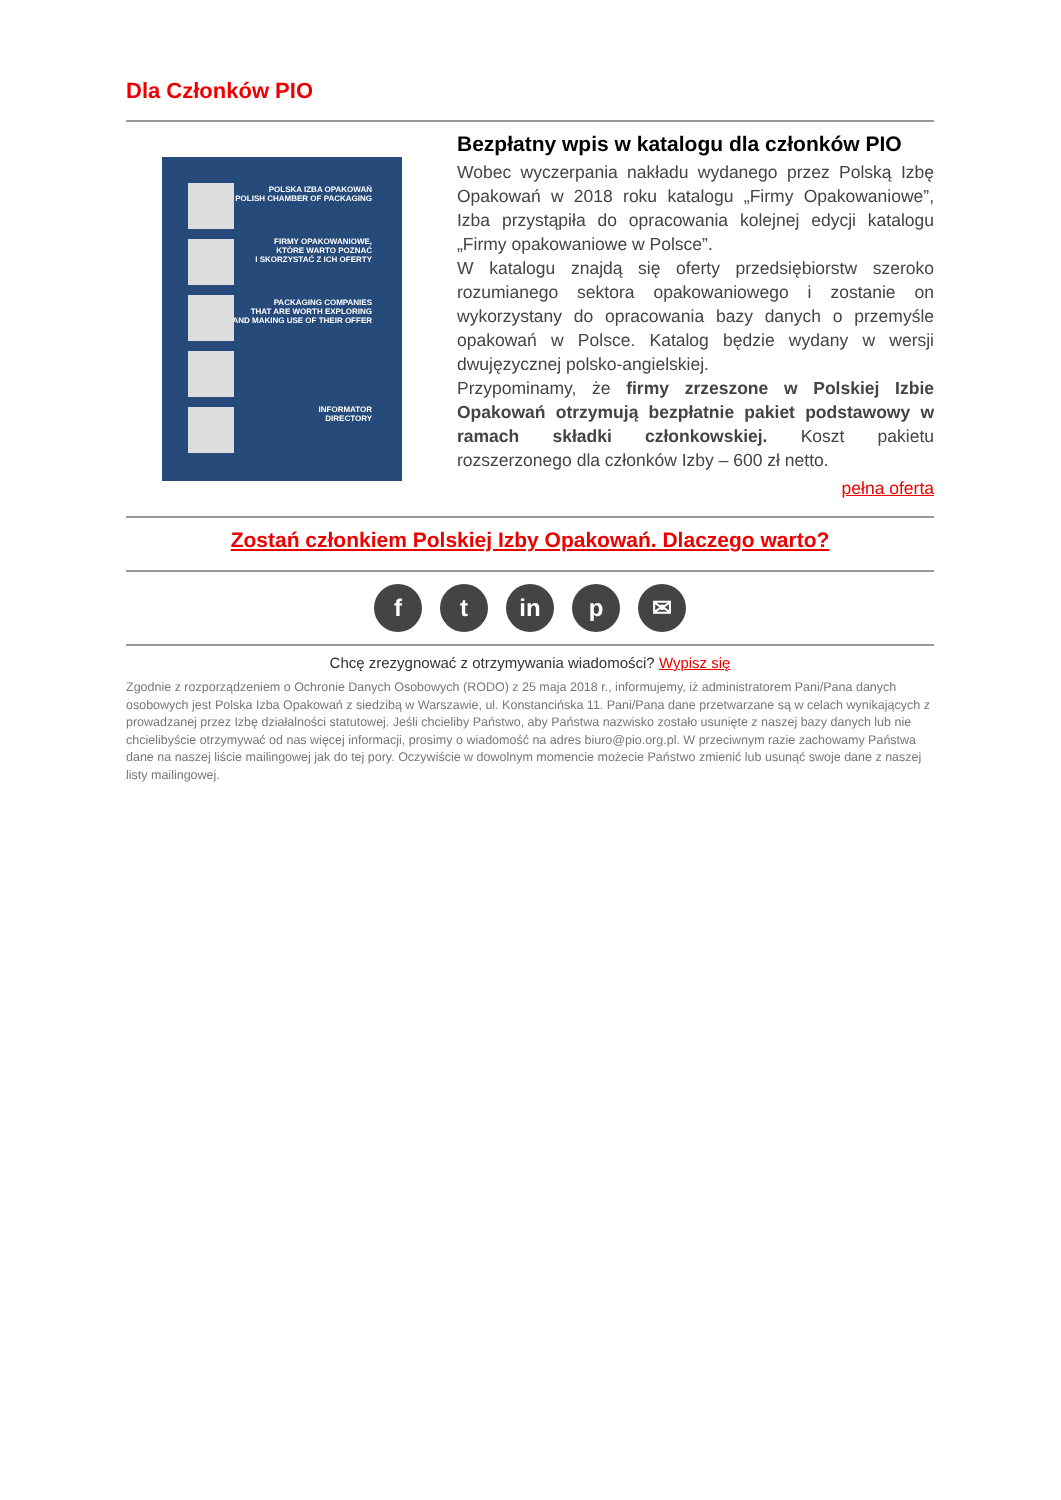Dla Członków PIO
POLSKA IZBA OPAKOWAŃ
POLISH CHAMBER OF PACKAGING
FIRMY OPAKOWANIOWE,
KTÓRE WARTO POZNAĆ
I SKORZYSTAĆ Z ICH OFERTY
PACKAGING COMPANIES
THAT ARE WORTH EXPLORING
AND MAKING USE OF THEIR OFFER
INFORMATOR
DIRECTORY
Bezpłatny wpis w katalogu dla członków PIO
Wobec wyczerpania nakładu wydanego przez Polską Izbę Opakowań w 2018 roku katalogu „Firmy Opakowaniowe”, Izba przystąpiła do opracowania kolejnej edycji katalogu „Firmy opakowaniowe w Polsce”.
W katalogu znajdą się oferty przedsiębiorstw szeroko rozumianego sektora opakowaniowego i zostanie on wykorzystany do opracowania bazy danych o przemyśle opakowań w Polsce. Katalog będzie wydany w wersji dwujęzycznej polsko-angielskiej.
Przypominamy, że firmy zrzeszone w Polskiej Izbie Opakowań otrzymują bezpłatnie pakiet podstawowy w ramach składki członkowskiej. Koszt pakietu rozszerzonego dla członków Izby – 600 zł netto.
pełna oferta
Zostań członkiem Polskiej Izby Opakowań. Dlaczego warto?
ft in p ✉
Chcę zrezygnować z otrzymywania wiadomości? Wypisz się
Zgodnie z rozporządzeniem o Ochronie Danych Osobowych (RODO) z 25 maja 2018 r., informujemy, iż administratorem Pani/Pana danych osobowych jest Polska Izba Opakowań z siedzibą w Warszawie, ul. Konstancińska 11. Pani/Pana dane przetwarzane są w celach wynikających z prowadzanej przez Izbę działalności statutowej. Jeśli chcieliby Państwo, aby Państwa nazwisko zostało usunięte z naszej bazy danych lub nie chcielibyście otrzymywać od nas więcej informacji, prosimy o wiadomość na adres biuro@pio.org.pl. W przeciwnym razie zachowamy Państwa dane na naszej liście mailingowej jak do tej pory. Oczywiście w dowolnym momencie możecie Państwo zmienić lub usunąć swoje dane z naszej listy mailingowej.